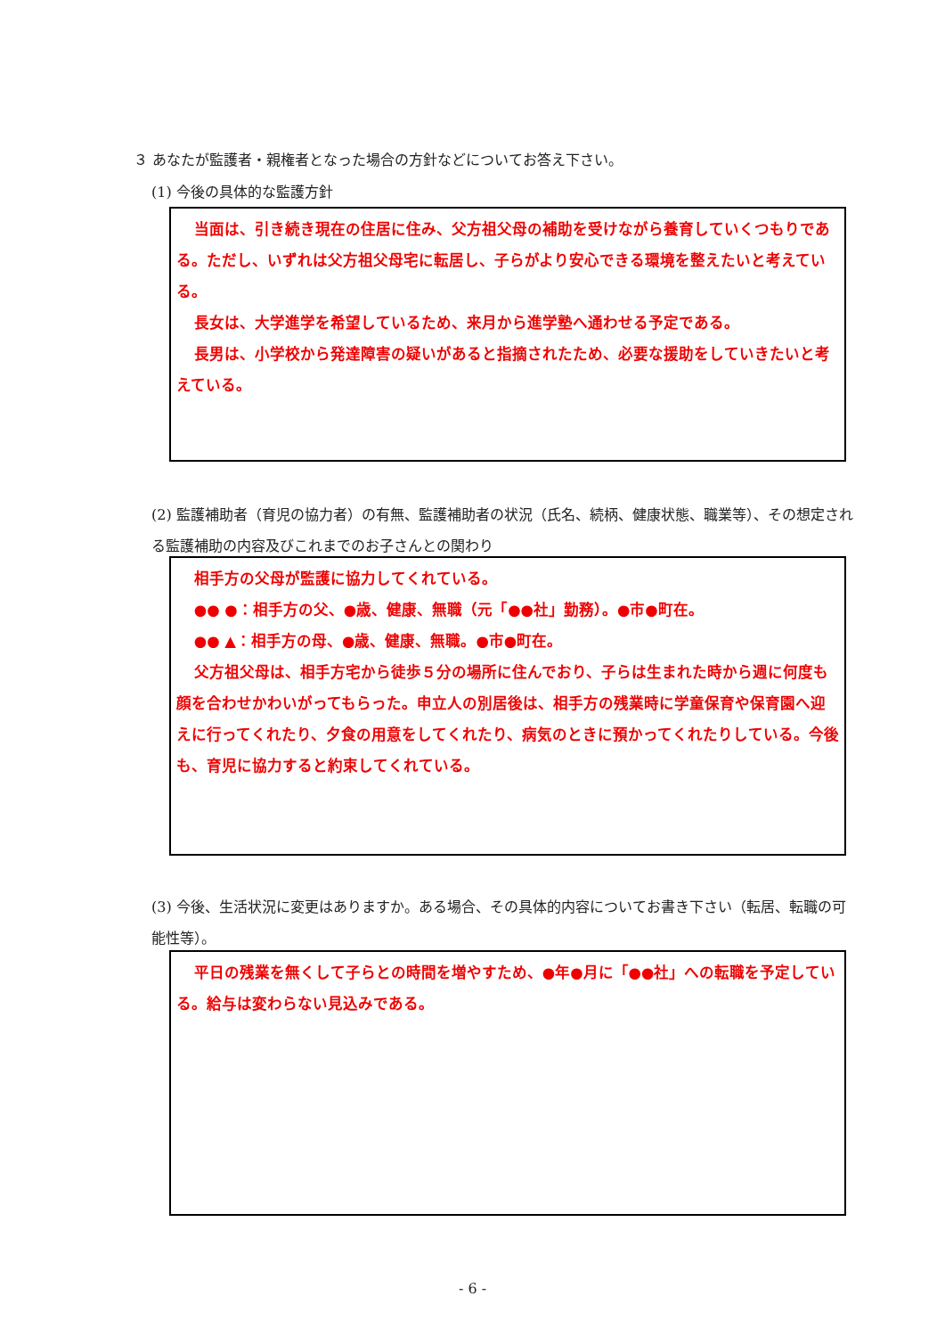３ あなたが監護者・親権者となった場合の方針などについてお答え下さい。
(1) 今後の具体的な監護方針
当面は、引き続き現在の住居に住み、父方祖父母の補助を受けながら養育していくつもりである。ただし、いずれは父方祖父母宅に転居し、子らがより安心できる環境を整えたいと考えている。
長女は、大学進学を希望しているため、来月から進学塾へ通わせる予定である。
長男は、小学校から発達障害の疑いがあると指摘されたため、必要な援助をしていきたいと考えている。
(2) 監護補助者（育児の協力者）の有無、監護補助者の状況（氏名、続柄、健康状態、職業等）、その想定される監護補助の内容及びこれまでのお子さんとの関わり
相手方の父母が監護に協力してくれている。
●● ●：相手方の父、●歳、健康、無職（元「●●社」勤務）。●市●町在。
●● ▲：相手方の母、●歳、健康、無職。●市●町在。
父方祖父母は、相手方宅から徒歩５分の場所に住んでおり、子らは生まれた時から週に何度も顔を合わせかわいがってもらった。申立人の別居後は、相手方の残業時に学童保育や保育園へ迎えに行ってくれたり、夕食の用意をしてくれたり、病気のときに預かってくれたりしている。今後も、育児に協力すると約束してくれている。
(3) 今後、生活状況に変更はありますか。ある場合、その具体的内容についてお書き下さい（転居、転職の可能性等）。
平日の残業を無くして子らとの時間を増やすため、●年●月に「●●社」への転職を予定している。給与は変わらない見込みである。
- 6 -